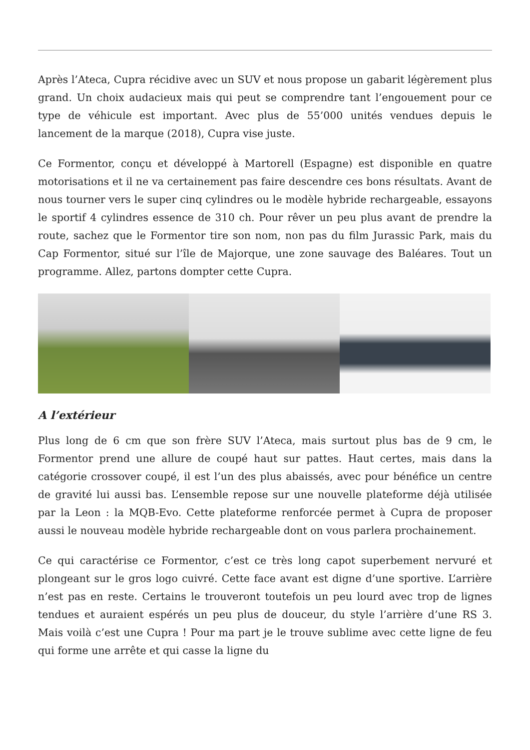Après l’Ateca, Cupra récidive avec un SUV et nous propose un gabarit légèrement plus grand. Un choix audacieux mais qui peut se comprendre tant l’engouement pour ce type de véhicule est important. Avec plus de 55’000 unités vendues depuis le lancement de la marque (2018), Cupra vise juste.
Ce Formentor, conçu et développé à Martorell (Espagne) est disponible en quatre motorisations et il ne va certainement pas faire descendre ces bons résultats. Avant de nous tourner vers le super cinq cylindres ou le modèle hybride rechargeable, essayons le sportif 4 cylindres essence de 310 ch. Pour rêver un peu plus avant de prendre la route, sachez que le Formentor tire son nom, non pas du film Jurassic Park, mais du Cap Formentor, situé sur l’île de Majorque, une zone sauvage des Baléares. Tout un programme. Allez, partons dompter cette Cupra.
A l’extérieur
Plus long de 6 cm que son frère SUV l’Ateca, mais surtout plus bas de 9 cm, le Formentor prend une allure de coupé haut sur pattes. Haut certes, mais dans la catégorie crossover coupé, il est l’un des plus abaissés, avec pour bénéfice un centre de gravité lui aussi bas. L’ensemble repose sur une nouvelle plateforme déjà utilisée par la Leon : la MQB-Evo. Cette plateforme renforcée permet à Cupra de proposer aussi le nouveau modèle hybride rechargeable dont on vous parlera prochainement.
Ce qui caractérise ce Formentor, c’est ce très long capot superbement nervuré et plongeant sur le gros logo cuivré. Cette face avant est digne d’une sportive. L’arrière n’est pas en reste. Certains le trouveront toutefois un peu lourd avec trop de lignes tendues et auraient espérés un peu plus de douceur, du style l’arrière d’une RS 3. Mais voilà c’est une Cupra ! Pour ma part je le trouve sublime avec cette ligne de feu qui forme une arrête et qui casse la ligne du